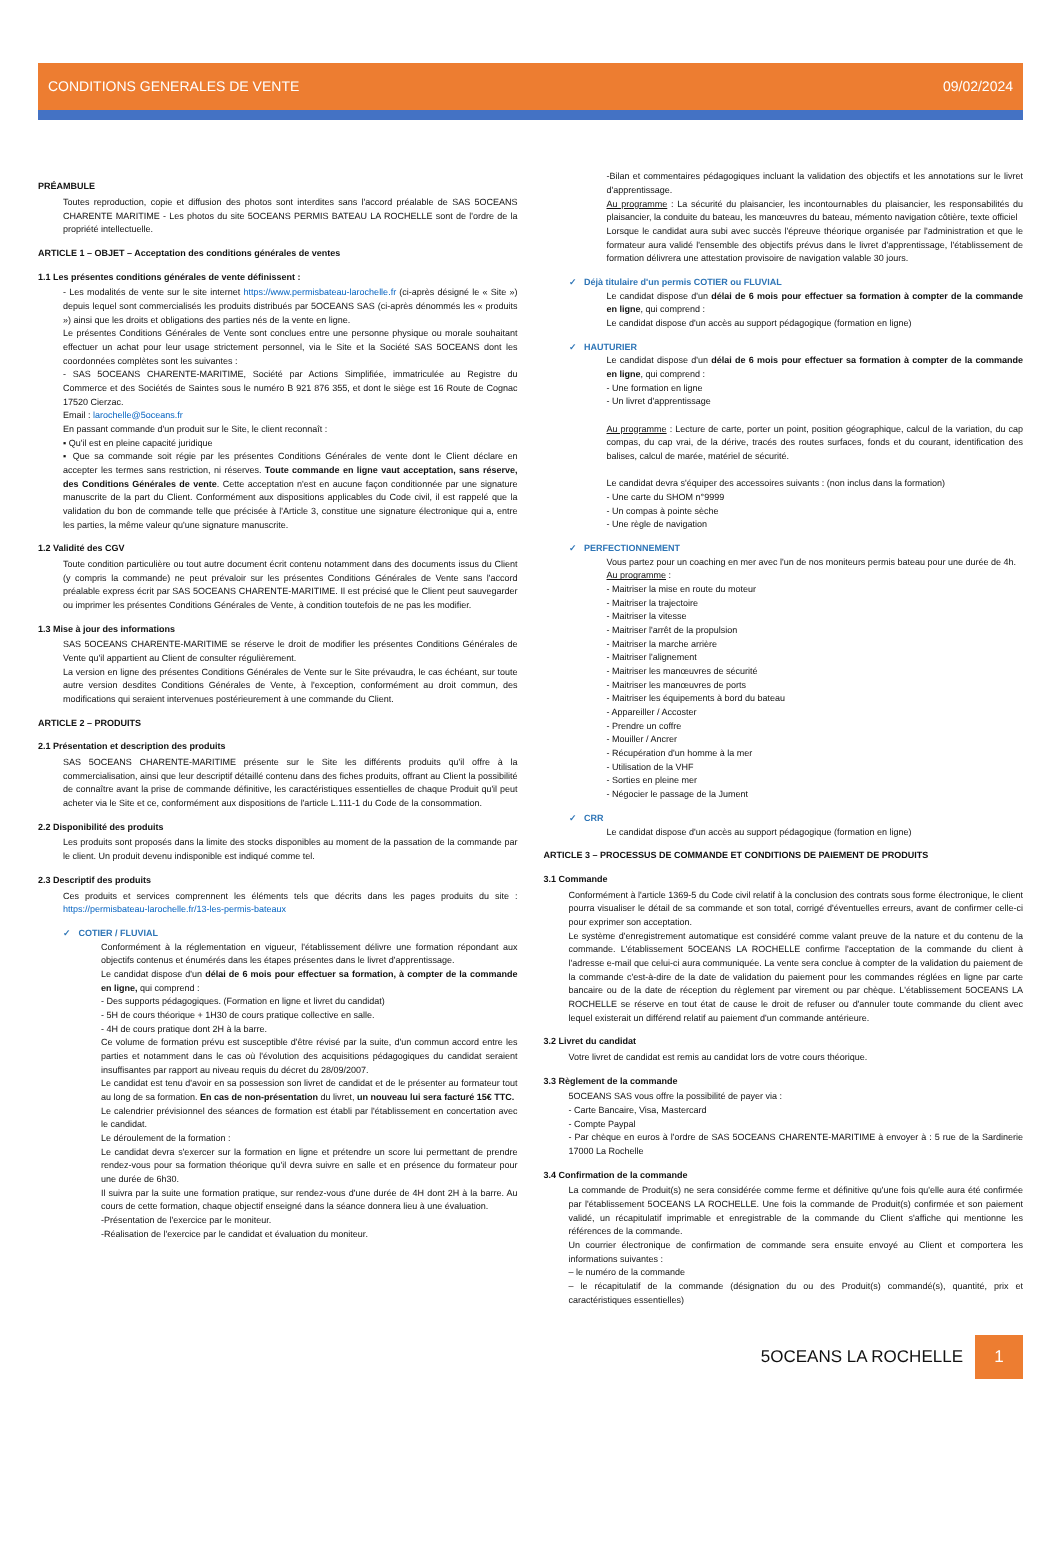CONDITIONS GENERALES DE VENTE 09/02/2024
PRÉAMBULE
Toutes reproduction, copie et diffusion des photos sont interdites sans l'accord préalable de SAS 5OCEANS CHARENTE MARITIME - Les photos du site 5OCEANS PERMIS BATEAU LA ROCHELLE sont de l'ordre de la propriété intellectuelle.
ARTICLE 1 – OBJET – Acceptation des conditions générales de ventes
1.1 Les présentes conditions générales de vente définissent :
- Les modalités de vente sur le site internet https://www.permisbateau-larochelle.fr (ci-après désigné le « Site ») depuis lequel sont commercialisés les produits distribués par 5OCEANS SAS (ci-après dénommés les « produits ») ainsi que les droits et obligations des parties nés de la vente en ligne.
Le présentes Conditions Générales de Vente sont conclues entre une personne physique ou morale souhaitant effectuer un achat pour leur usage strictement personnel, via le Site et la Société SAS 5OCEANS dont les coordonnées complètes sont les suivantes :
- SAS 5OCEANS CHARENTE-MARITIME, Société par Actions Simplifiée, immatriculée au Registre du Commerce et des Sociétés de Saintes sous le numéro B 921 876 355, et dont le siège est 16 Route de Cognac 17520 Cierzac.
Email : larochelle@5oceans.fr
En passant commande d'un produit sur le Site, le client reconnaît :
▪ Qu'il est en pleine capacité juridique
▪ Que sa commande soit régie par les présentes Conditions Générales de vente dont le Client déclare en accepter les termes sans restriction, ni réserves. Toute commande en ligne vaut acceptation, sans réserve, des Conditions Générales de vente. Cette acceptation n'est en aucune façon conditionnée par une signature manuscrite de la part du Client. Conformément aux dispositions applicables du Code civil, il est rappelé que la validation du bon de commande telle que précisée à l'Article 3, constitue une signature électronique qui a, entre les parties, la même valeur qu'une signature manuscrite.
1.2 Validité des CGV
Toute condition particulière ou tout autre document écrit contenu notamment dans des documents issus du Client (y compris la commande) ne peut prévaloir sur les présentes Conditions Générales de Vente sans l'accord préalable express écrit par SAS 5OCEANS CHARENTE-MARITIME. Il est précisé que le Client peut sauvegarder ou imprimer les présentes Conditions Générales de Vente, à condition toutefois de ne pas les modifier.
1.3 Mise à jour des informations
SAS 5OCEANS CHARENTE-MARITIME se réserve le droit de modifier les présentes Conditions Générales de Vente qu'il appartient au Client de consulter régulièrement.
La version en ligne des présentes Conditions Générales de Vente sur le Site prévaudra, le cas échéant, sur toute autre version desdites Conditions Générales de Vente, à l'exception, conformément au droit commun, des modifications qui seraient intervenues postérieurement à une commande du Client.
ARTICLE 2 – PRODUITS
2.1 Présentation et description des produits
SAS 5OCEANS CHARENTE-MARITIME présente sur le Site les différents produits qu'il offre à la commercialisation, ainsi que leur descriptif détaillé contenu dans des fiches produits, offrant au Client la possibilité de connaître avant la prise de commande définitive, les caractéristiques essentielles de chaque Produit qu'il peut acheter via le Site et ce, conformément aux dispositions de l'article L.111-1 du Code de la consommation.
2.2 Disponibilité des produits
Les produits sont proposés dans la limite des stocks disponibles au moment de la passation de la commande par le client. Un produit devenu indisponible est indiqué comme tel.
2.3 Descriptif des produits
Ces produits et services comprennent les éléments tels que décrits dans les pages produits du site : https://permisbateau-larochelle.fr/13-les-permis-bateaux
✓ COTIER / FLUVIAL
Conformément à la réglementation en vigueur, l'établissement délivre une formation répondant aux objectifs contenus et énumérés dans les étapes présentes dans le livret d'apprentissage.
Le candidat dispose d'un délai de 6 mois pour effectuer sa formation, à compter de la commande en ligne, qui comprend :
- Des supports pédagogiques. (Formation en ligne et livret du candidat)
- 5H de cours théorique + 1H30 de cours pratique collective en salle.
- 4H de cours pratique dont 2H à la barre.
Ce volume de formation prévu est susceptible d'être révisé par la suite, d'un commun accord entre les parties et notamment dans le cas où l'évolution des acquisitions pédagogiques du candidat seraient insuffisantes par rapport au niveau requis du décret du 28/09/2007.
Le candidat est tenu d'avoir en sa possession son livret de candidat et de le présenter au formateur tout au long de sa formation. En cas de non-présentation du livret, un nouveau lui sera facturé 15€ TTC.
Le calendrier prévisionnel des séances de formation est établi par l'établissement en concertation avec le candidat.
Le déroulement de la formation :
Le candidat devra s'exercer sur la formation en ligne et prétendre un score lui permettant de prendre rendez-vous pour sa formation théorique qu'il devra suivre en salle et en présence du formateur pour une durée de 6h30.
Il suivra par la suite une formation pratique, sur rendez-vous d'une durée de 4H dont 2H à la barre. Au cours de cette formation, chaque objectif enseigné dans la séance donnera lieu à une évaluation.
-Présentation de l'exercice par le moniteur.
-Réalisation de l'exercice par le candidat et évaluation du moniteur.
-Bilan et commentaires pédagogiques incluant la validation des objectifs et les annotations sur le livret d'apprentissage.
Au programme : La sécurité du plaisancier, les incontournables du plaisancier, les responsabilités du plaisancier, la conduite du bateau, les manœuvres du bateau, mémento navigation côtière, texte officiel
Lorsque le candidat aura subi avec succès l'épreuve théorique organisée par l'administration et que le formateur aura validé l'ensemble des objectifs prévus dans le livret d'apprentissage, l'établissement de formation délivrera une attestation provisoire de navigation valable 30 jours.
✓ Déjà titulaire d'un permis COTIER ou FLUVIAL
Le candidat dispose d'un délai de 6 mois pour effectuer sa formation à compter de la commande en ligne, qui comprend :
Le candidat dispose d'un accès au support pédagogique (formation en ligne)
✓ HAUTURIER
Le candidat dispose d'un délai de 6 mois pour effectuer sa formation à compter de la commande en ligne, qui comprend :
- Une formation en ligne
- Un livret d'apprentissage
Au programme : Lecture de carte, porter un point, position géographique, calcul de la variation, du cap compas, du cap vrai, de la dérive, tracés des routes surfaces, fonds et du courant, identification des balises, calcul de marée, matériel de sécurité.
Le candidat devra s'équiper des accessoires suivants : (non inclus dans la formation)
- Une carte du SHOM n°9999
- Un compas à pointe sèche
- Une règle de navigation
✓ PERFECTIONNEMENT
Vous partez pour un coaching en mer avec l'un de nos moniteurs permis bateau pour une durée de 4h.
Au programme :
- Maitriser la mise en route du moteur
- Maitriser la trajectoire
- Maitriser la vitesse
- Maitriser l'arrêt de la propulsion
- Maitriser la marche arrière
- Maitriser l'alignement
- Maitriser les manœuvres de sécurité
- Maitriser les manœuvres de ports
- Maitriser les équipements à bord du bateau
- Appareiller / Accoster
- Prendre un coffre
- Mouiller / Ancrer
- Récupération d'un homme à la mer
- Utilisation de la VHF
- Sorties en pleine mer
- Négocier le passage de la Jument
✓ CRR
Le candidat dispose d'un accès au support pédagogique (formation en ligne)
ARTICLE 3 – PROCESSUS DE COMMANDE ET CONDITIONS DE PAIEMENT DE PRODUITS
3.1 Commande
Conformément à l'article 1369-5 du Code civil relatif à la conclusion des contrats sous forme électronique, le client pourra visualiser le détail de sa commande et son total, corrigé d'éventuelles erreurs, avant de confirmer celle-ci pour exprimer son acceptation.
Le système d'enregistrement automatique est considéré comme valant preuve de la nature et du contenu de la commande. L'établissement 5OCEANS LA ROCHELLE confirme l'acceptation de la commande du client à l'adresse e-mail que celui-ci aura communiquée. La vente sera conclue à compter de la validation du paiement de la commande c'est-à-dire de la date de validation du paiement pour les commandes réglées en ligne par carte bancaire ou de la date de réception du règlement par virement ou par chèque. L'établissement 5OCEANS LA ROCHELLE se réserve en tout état de cause le droit de refuser ou d'annuler toute commande du client avec lequel existerait un différend relatif au paiement d'un commande antérieure.
3.2 Livret du candidat
Votre livret de candidat est remis au candidat lors de votre cours théorique.
3.3 Règlement de la commande
5OCEANS SAS vous offre la possibilité de payer via :
- Carte Bancaire, Visa, Mastercard
- Compte Paypal
- Par chèque en euros à l'ordre de SAS 5OCEANS CHARENTE-MARITIME à envoyer à : 5 rue de la Sardinerie 17000 La Rochelle
3.4 Confirmation de la commande
La commande de Produit(s) ne sera considérée comme ferme et définitive qu'une fois qu'elle aura été confirmée par l'établissement 5OCEANS LA ROCHELLE. Une fois la commande de Produit(s) confirmée et son paiement validé, un récapitulatif imprimable et enregistrable de la commande du Client s'affiche qui mentionne les références de la commande.
Un courrier électronique de confirmation de commande sera ensuite envoyé au Client et comportera les informations suivantes :
– le numéro de la commande
– le récapitulatif de la commande (désignation du ou des Produit(s) commandé(s), quantité, prix et caractéristiques essentielles)
5OCEANS LA ROCHELLE 1